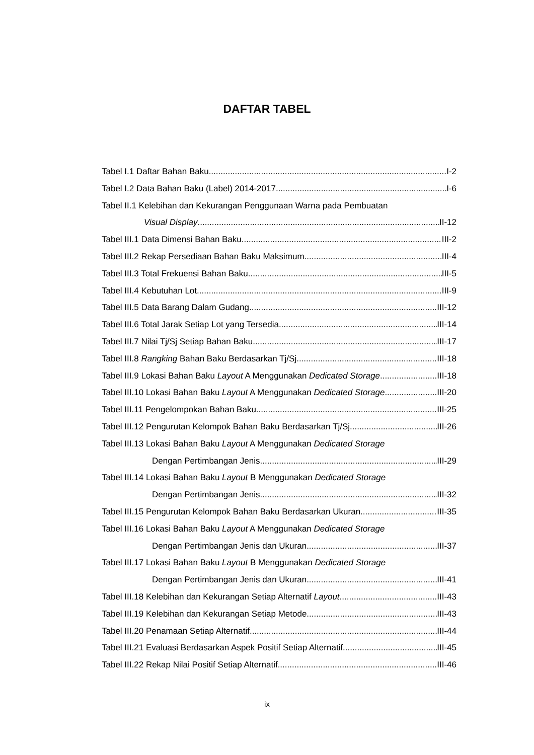DAFTAR TABEL
Tabel I.1 Daftar Bahan Baku I-2
Tabel I.2 Data Bahan Baku (Label) 2014-2017 I-6
Tabel II.1 Kelebihan dan Kekurangan Penggunaan Warna pada Pembuatan
Visual Display II-12
Tabel III.1 Data Dimensi Bahan Baku III-2
Tabel III.2 Rekap Persediaan Bahan Baku Maksimum III-4
Tabel III.3 Total Frekuensi Bahan Baku III-5
Tabel III.4 Kebutuhan Lot III-9
Tabel III.5 Data Barang Dalam Gudang III-12
Tabel III.6 Total Jarak Setiap Lot yang Tersedia III-14
Tabel III.7 Nilai Tj/Sj Setiap Bahan Baku III-17
Tabel III.8 Rangking Bahan Baku Berdasarkan Tj/Sj III-18
Tabel III.9 Lokasi Bahan Baku Layout A Menggunakan Dedicated Storage.. III-18
Tabel III.10 Lokasi Bahan Baku Layout A Menggunakan Dedicated Storage. III-20
Tabel III.11 Pengelompokan Bahan Baku III-25
Tabel III.12 Pengurutan Kelompok Bahan Baku Berdasarkan Tj/Sj III-26
Tabel III.13 Lokasi Bahan Baku Layout A Menggunakan Dedicated Storage
Dengan Pertimbangan Jenis III-29
Tabel III.14 Lokasi Bahan Baku Layout B Menggunakan Dedicated Storage
Dengan Pertimbangan Jenis III-32
Tabel III.15 Pengurutan Kelompok Bahan Baku Berdasarkan Ukuran III-35
Tabel III.16 Lokasi Bahan Baku Layout A Menggunakan Dedicated Storage
Dengan Pertimbangan Jenis dan Ukuran III-37
Tabel III.17 Lokasi Bahan Baku Layout B Menggunakan Dedicated Storage
Dengan Pertimbangan Jenis dan Ukuran III-41
Tabel III.18 Kelebihan dan Kekurangan Setiap Alternatif Layout III-43
Tabel III.19 Kelebihan dan Kekurangan Setiap Metode III-43
Tabel III.20 Penamaan Setiap Alternatif III-44
Tabel III.21 Evaluasi Berdasarkan Aspek Positif Setiap Alternatif III-45
Tabel III.22 Rekap Nilai Positif Setiap Alternatif III-46
ix